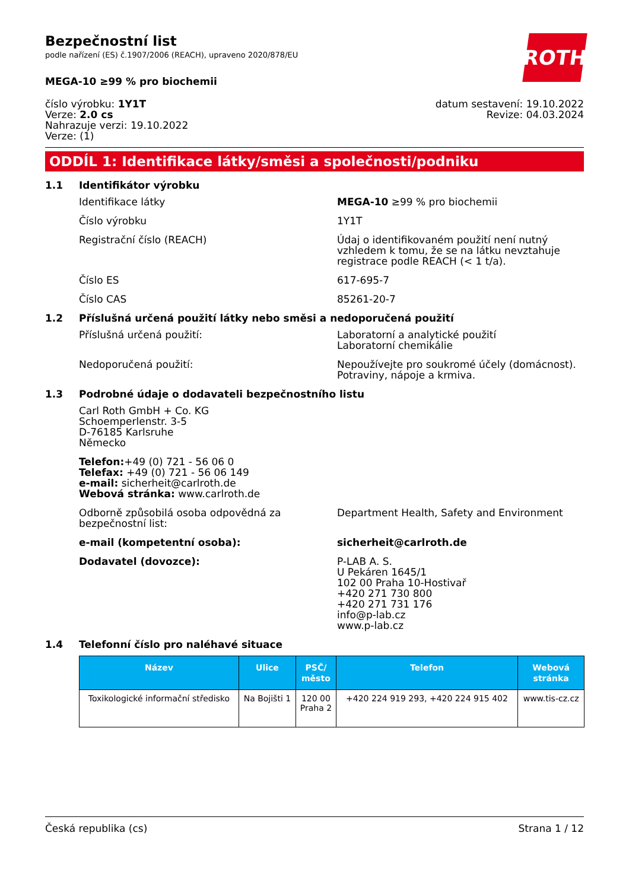Bezpečnostní list
podle nařízení (ES) č.1907/2006 (REACH), upraveno 2020/878/EU
MEGA-10 ≥99 % pro biochemii
ROTH
číslo výrobku: 1Y1T
Verze: 2.0 cs
Nahrazuje verzi: 19.10.2022
Verze: (1)
datum sestavení: 19.10.2022
Revize: 04.03.2024
ODDÍL 1: Identifikace látky/směsi a společnosti/podniku
1.1 Identifikátor výrobku
Identifikace látky MEGA-10 ≥99 % pro biochemii
Číslo výrobku 1Y1T
Registrační číslo (REACH) Údaj o identifikovaném použití není nutný vzhledem k tomu, že se na látku nevztahuje registrace podle REACH (< 1 t/a).
Číslo ES 617-695-7
Číslo CAS 85261-20-7
1.2 Příslušná určená použití látky nebo směsi a nedoporučená použití
Příslušná určená použití: Laboratorní a analytické použití
Laboratorní chemikálie
Nedoporučená použití: Nepoužívejte pro soukromé účely (domácnost).
Potraviny, nápoje a krmiva.
1.3 Podrobné údaje o dodavateli bezpečnostního listu
Carl Roth GmbH + Co. KG
Schoemperlenstr. 3-5
D-76185 Karlsruhe
Německo
Telefon:+49 (0) 721 - 56 06 0
Telefax: +49 (0) 721 - 56 06 149
e-mail: sicherheit@carlroth.de
Webová stránka: www.carlroth.de
Odborně způsobilá osoba odpovědná za bezpečnostní list:
Department Health, Safety and Environment
e-mail (kompetentní osoba): sicherheit@carlroth.de
Dodavatel (dovozce): P-LAB A. S.
U Pekáren 1645/1
102 00 Praha 10-Hostivař
+420 271 730 800
+420 271 731 176
info@p-lab.cz
www.p-lab.cz
1.4 Telefonní číslo pro naléhavé situace
| Název | Ulice | PSČ/ město | Telefon | Webová stránka |
| --- | --- | --- | --- | --- |
| Toxikologické informační středisko | Na Bojišti 1 | 120 00 Praha 2 | +420 224 919 293, +420 224 915 402 | www.tis-cz.cz |
Česká republika (cs) Strana 1 / 12